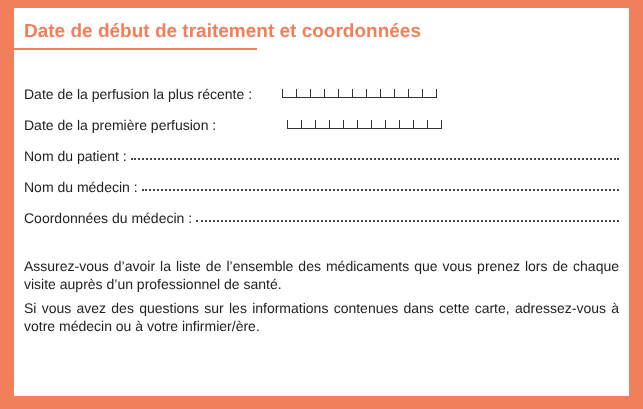Date de début de traitement et coordonnées
Date de la perfusion la plus récente :
Date de la première perfusion :
Nom du patient :
Nom du médecin :
Coordonnées du médecin :
Assurez-vous d’avoir la liste de l’ensemble des médicaments que vous prenez lors de chaque visite auprès d’un professionnel de santé.
Si vous avez des questions sur les informations contenues dans cette carte, adressez-vous à votre médecin ou à votre infirmier/ère.